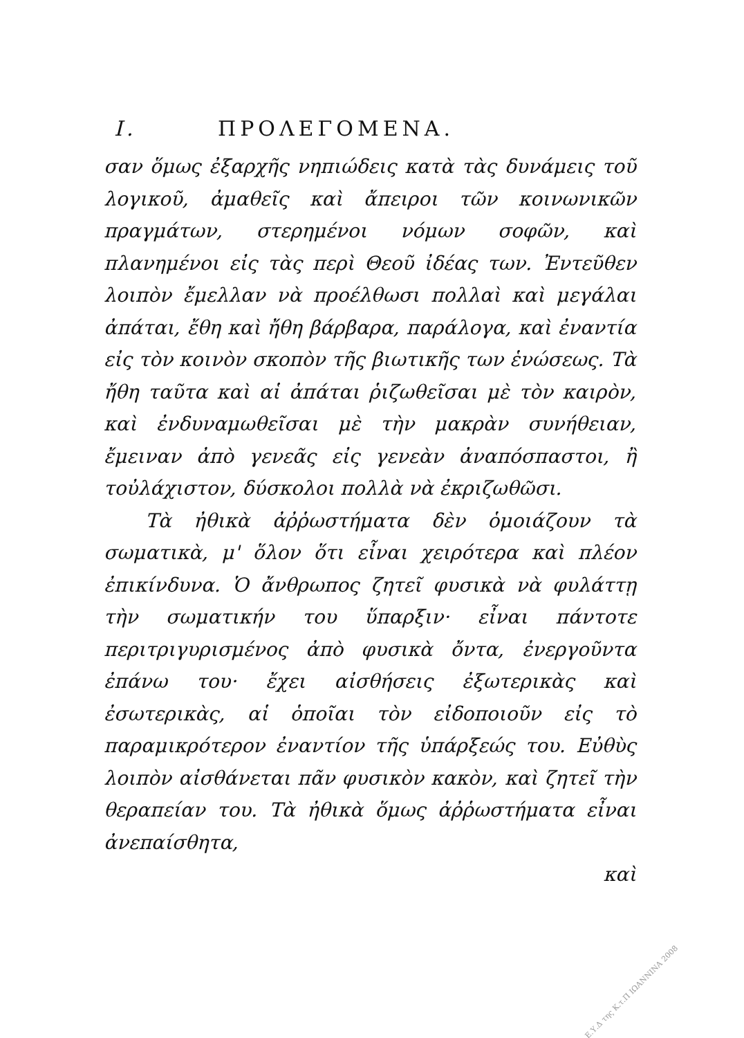I. ΠΡΟΛΕΓΟΜΕΝΑ.
σαν ὅμως ἐξαρχῆς νηπιώδεις κατὰ τὰς δυνάμεις τοῦ λογικοῦ, ἀμαθεῖς καὶ ἄπειροι τῶν κοινωνικῶν πραγμάτων, στερημένοι νόμων σοφῶν, καὶ πλανημένοι εἰς τὰς περὶ Θεοῦ ἰδέας των. Ἐντεῦθεν λοιπὸν ἔμελλαν νὰ προέλθωσι πολλαὶ καὶ μεγάλαι ἀπάται, ἔθη καὶ ἤθη βάρβαρα, παράλογα, καὶ ἐναντία εἰς τὸν κοινὸν σκοπὸν τῆς βιωτικῆς των ἑνώσεως. Τὰ ἤθη ταῦτα καὶ αἱ ἀπάται ῥιζωθεῖσαι μὲ τὸν καιρὸν, καὶ ἐνδυναμωθεῖσαι μὲ τὴν μακρὰν συνήθειαν, ἔμειναν ἀπὸ γενεᾶς εἰς γενεὰν ἀναπόσπαστοι, ἢ τοὐλάχιστον, δύσκολοι πολλὰ νὰ ἐκριζωθῶσι.
Τὰ ἠθικὰ ἀῤῥωστήματα δὲν ὁμοιάζουν τὰ σωματικὰ, μ' ὅλον ὅτι εἶναι χειρότερα καὶ πλέον ἐπικίνδυνα. Ὁ ἄνθρωπος ζητεῖ φυσικὰ νὰ φυλάττῃ τὴν σωματικήν του ὕπαρξιν· εἶναι πάντοτε περιτριγυρισμένος ἀπὸ φυσικὰ ὄντα, ἐνεργοῦντα ἐπάνω του· ἔχει αἰσθήσεις ἐξωτερικὰς καὶ ἐσωτερικὰς, αἱ ὁποῖαι τὸν εἰδοποιοῦν εἰς τὸ παραμικρότερον ἐναντίον τῆς ὑπάρξεώς του. Εὐθὺς λοιπὸν αἰσθάνεται πᾶν φυσικὸν κακὸν, καὶ ζητεῖ τὴν θεραπείαν του. Τὰ ἠθικὰ ὅμως ἀῤῥωστήματα εἶναι ἀνεπαίσθητα,
καὶ
Ε.Υ.Δ της Κ.τ.Π ΙΩΑΝΝΙΝΑ 2008